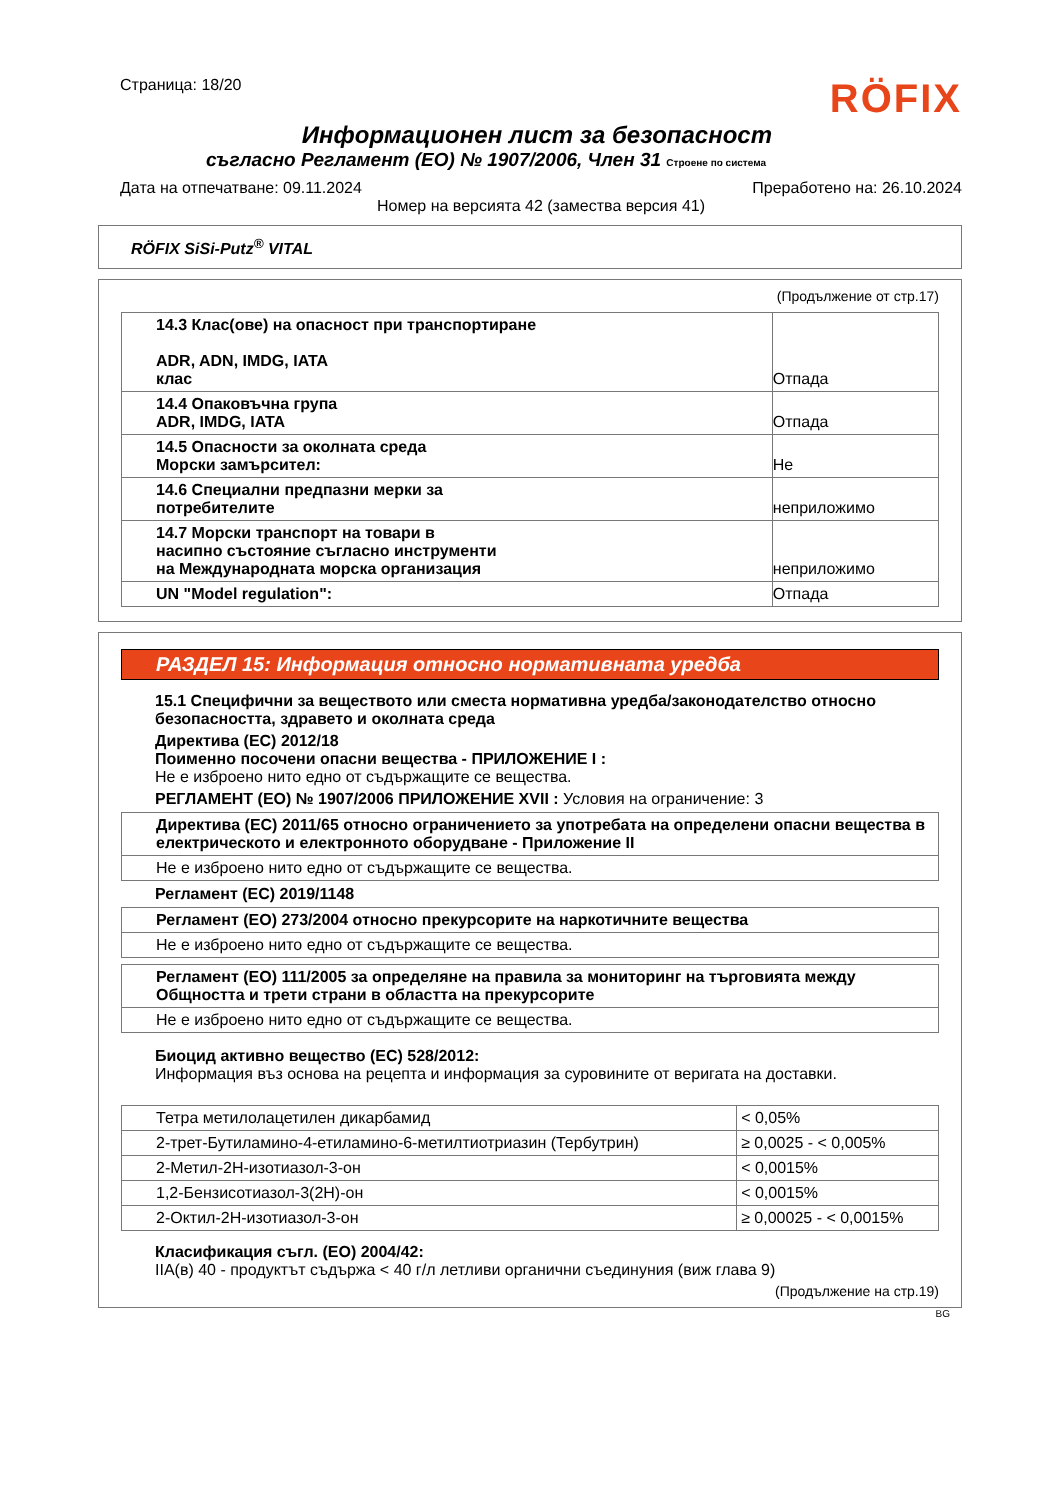Страница: 18/20
RÖFIX
Информационен лист за безопасност
съгласно Регламент (EO) № 1907/2006, Член 31 Строене по система
Дата на отпечатване: 09.11.2024 Преработено на: 26.10.2024
Номер на версията 42 (замества версия 41)
RÖFIX SiSi-Putz<sup>®</sup> VITAL
(Продължение от стр.17)
| 14.3 Клас(ове) на опасност при транспортиране ADR, ADN, IMDG, IATA клас | Отпада |
| 14.4 Опаковъчна група ADR, IMDG, IATA | Отпада |
| 14.5 Опасности за околната среда Морски замърсител: | Не |
| 14.6 Специални предпазни мерки за потребителите | неприложимо |
| 14.7 Морски транспорт на товари в насипно състояние съгласно инструменти на Международната морска организация | неприложимо |
| UN "Model regulation": | Отпада |
РАЗДЕЛ 15: Информация относно нормативната уредба
15.1 Специфични за веществото или сместа нормативна уредба/законодателство относно безопасността, здравето и околната среда
Директива (ЕС) 2012/18
Поименно посочени опасни вещества - ПРИЛОЖЕНИЕ I :
Не е изброено нито едно от съдържащите се вещества.
РЕГЛАМЕНТ (ЕО) № 1907/2006 ПРИЛОЖЕНИЕ XVII : Условия на ограничение: 3
| Директива (ЕС) 2011/65 относно ограничението за употребата на определени опасни вещества в електрическото и електронното оборудване - Приложение II |
| Не е изброено нито едно от съдържащите се вещества. |
Регламент (ЕС) 2019/1148
| Регламент (ЕО) 273/2004 относно прекурсорите на наркотичните вещества |
| Не е изброено нито едно от съдържащите се вещества. |
| Регламент (ЕО) 111/2005 за определяне на правила за мониторинг на търговията между Общността и трети страни в областта на прекурсорите |
| Не е изброено нито едно от съдържащите се вещества. |
Биоцид активно вещество (ЕС) 528/2012:
Информация въз основа на рецепта и информация за суровините от веригата на доставки.
| Тетра метилолацетилен дикарбамид | < 0,05% |
| 2-трет-Бутиламино-4-етиламино-6-метилтиотриазин (Тербутрин) | ≥ 0,0025 - < 0,005% |
| 2-Метил-2Н-изотиазол-3-он | < 0,0015% |
| 1,2-Бензисотиазол-3(2Н)-он | < 0,0015% |
| 2-Октил-2Н-изотиазол-3-он | ≥ 0,00025 - < 0,0015% |
Класификация съгл. (ЕО) 2004/42:
IIA(в) 40 - продуктът съдържа < 40 г/л летливи органични съединуния (виж глава 9)
(Продължение на стр.19)
BG